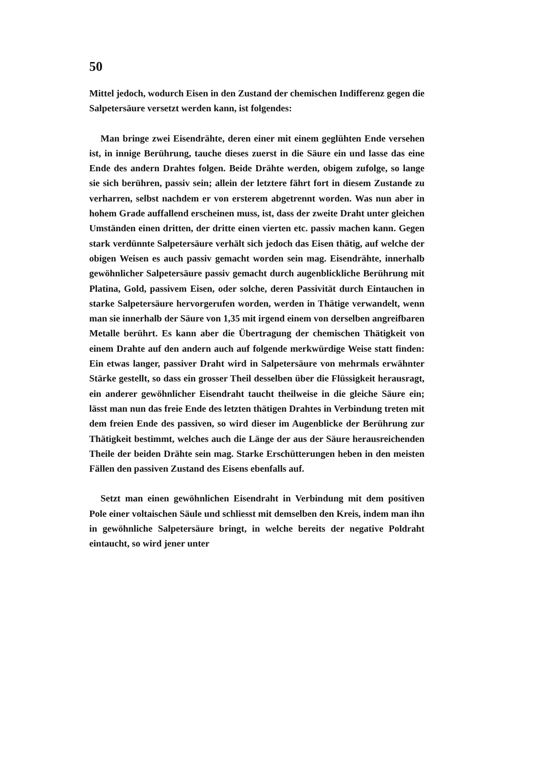50
Mittel jedoch, wodurch Eisen in den Zustand der chemischen Indifferenz gegen die Salpetersäure versetzt werden kann, ist folgendes:
Man bringe zwei Eisendrähte, deren einer mit einem geglühten Ende versehen ist, in innige Berührung, tauche dieses zuerst in die Säure ein und lasse das eine Ende des andern Drahtes folgen. Beide Drähte werden, obigem zufolge, so lange sie sich berühren, passiv sein; allein der letztere fährt fort in diesem Zustande zu verharren, selbst nachdem er von ersterem abgetrennt worden. Was nun aber in hohem Grade auffallend erscheinen muss, ist, dass der zweite Draht unter gleichen Umständen einen dritten, der dritte einen vierten etc. passiv machen kann. Gegen stark verdünnte Salpetersäure verhält sich jedoch das Eisen thätig, auf welche der obigen Weisen es auch passiv gemacht worden sein mag. Eisendrähte, innerhalb gewöhnlicher Salpetersäure passiv gemacht durch augenblickliche Berührung mit Platina, Gold, passivem Eisen, oder solche, deren Passivität durch Eintauchen in starke Salpetersäure hervorgerufen worden, werden in Thätige verwandelt, wenn man sie innerhalb der Säure von 1,35 mit irgend einem von derselben angreifbaren Metalle berührt. Es kann aber die Übertragung der chemischen Thätigkeit von einem Drahte auf den andern auch auf folgende merkwürdige Weise statt finden: Ein etwas langer, passiver Draht wird in Salpetersäure von mehrmals erwähnter Stärke gestellt, so dass ein grosser Theil desselben über die Flüssigkeit herausragt, ein anderer gewöhnlicher Eisendraht taucht theilweise in die gleiche Säure ein; lässt man nun das freie Ende des letzten thätigen Drahtes in Verbindung treten mit dem freien Ende des passiven, so wird dieser im Augenblicke der Berührung zur Thätigkeit bestimmt, welches auch die Länge der aus der Säure herausreichenden Theile der beiden Drähte sein mag. Starke Erschütterungen heben in den meisten Fällen den passiven Zustand des Eisens ebenfalls auf.
Setzt man einen gewöhnlichen Eisendraht in Verbindung mit dem positiven Pole einer voltaischen Säule und schliesst mit demselben den Kreis, indem man ihn in gewöhnliche Salpetersäure bringt, in welche bereits der negative Poldraht eintaucht, so wird jener unter